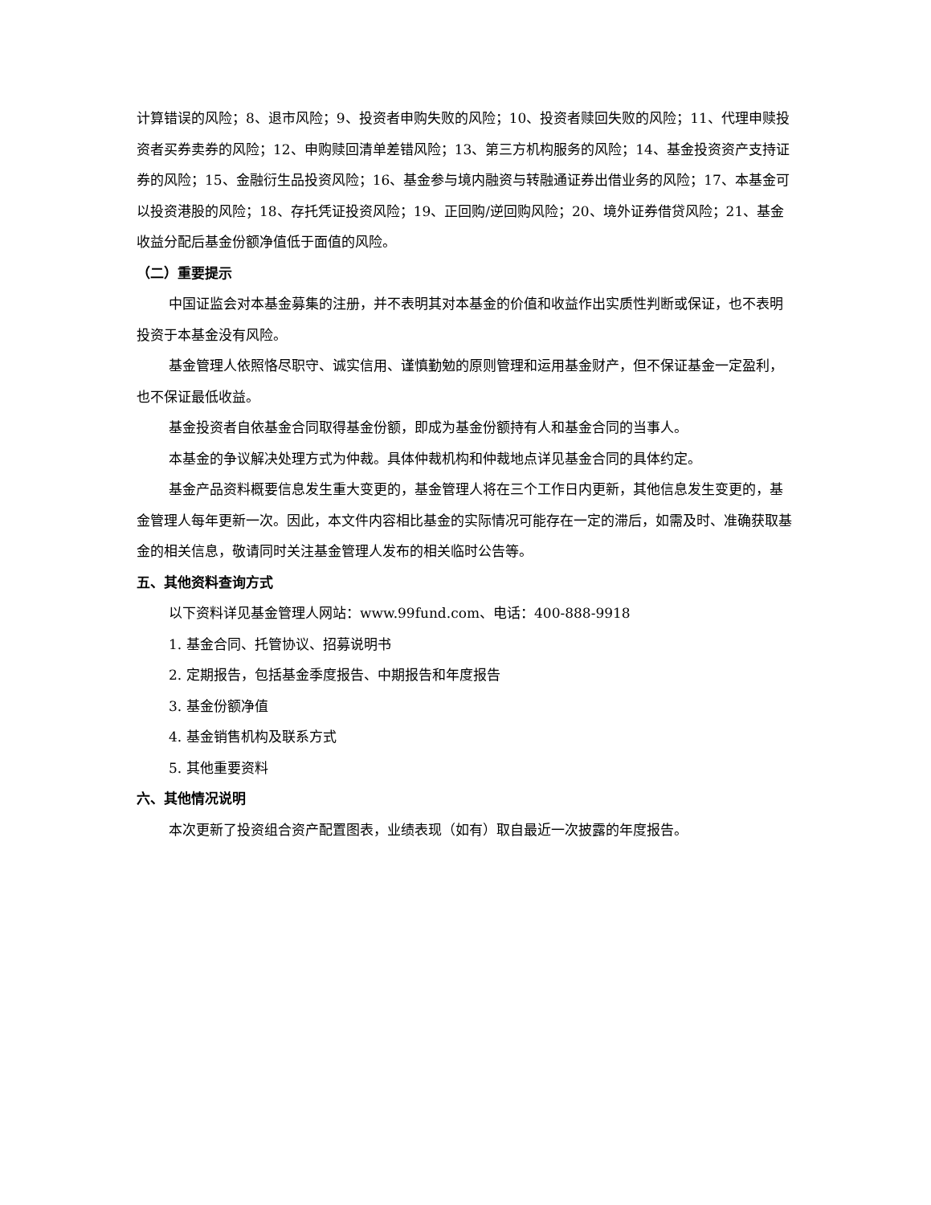计算错误的风险；8、退市风险；9、投资者申购失败的风险；10、投资者赎回失败的风险；11、代理申赎投资者买券卖券的风险；12、申购赎回清单差错风险；13、第三方机构服务的风险；14、基金投资资产支持证券的风险；15、金融衍生品投资风险；16、基金参与境内融资与转融通证券出借业务的风险；17、本基金可以投资港股的风险；18、存托凭证投资风险；19、正回购/逆回购风险；20、境外证券借贷风险；21、基金收益分配后基金份额净值低于面值的风险。
（二）重要提示
中国证监会对本基金募集的注册，并不表明其对本基金的价值和收益作出实质性判断或保证，也不表明投资于本基金没有风险。
基金管理人依照恪尽职守、诚实信用、谨慎勤勉的原则管理和运用基金财产，但不保证基金一定盈利，也不保证最低收益。
基金投资者自依基金合同取得基金份额，即成为基金份额持有人和基金合同的当事人。
本基金的争议解决处理方式为仲裁。具体仲裁机构和仲裁地点详见基金合同的具体约定。
基金产品资料概要信息发生重大变更的，基金管理人将在三个工作日内更新，其他信息发生变更的，基金管理人每年更新一次。因此，本文件内容相比基金的实际情况可能存在一定的滞后，如需及时、准确获取基金的相关信息，敬请同时关注基金管理人发布的相关临时公告等。
五、其他资料查询方式
以下资料详见基金管理人网站：www.99fund.com、电话：400-888-9918
1. 基金合同、托管协议、招募说明书
2. 定期报告，包括基金季度报告、中期报告和年度报告
3. 基金份额净值
4. 基金销售机构及联系方式
5. 其他重要资料
六、其他情况说明
本次更新了投资组合资产配置图表，业绩表现（如有）取自最近一次披露的年度报告。